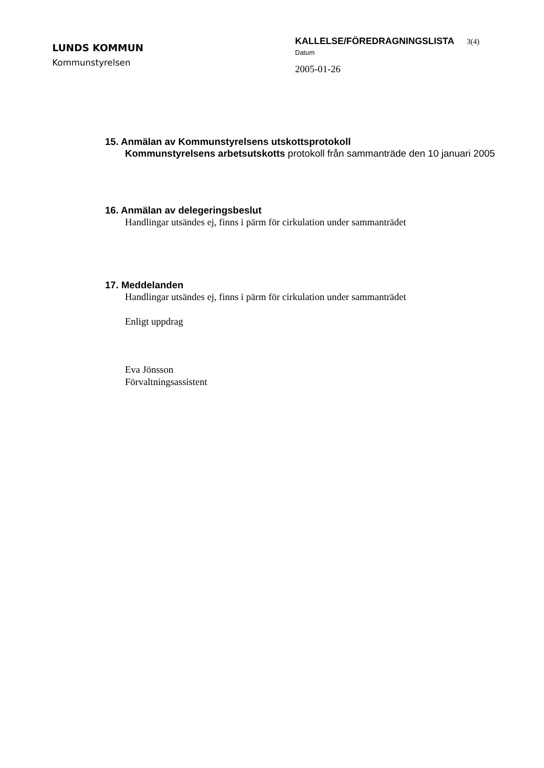LUNDS KOMMUN
Kommunstyrelsen
KALLELSE/FÖREDRAGNINGSLISTA 3(4)
Datum
2005-01-26
15. Anmälan av Kommunstyrelsens utskottsprotokoll
Kommunstyrelsens arbetsutskotts protokoll från sammanträde den 10 januari 2005
16. Anmälan av delegeringsbeslut
Handlingar utsändes ej, finns i pärm för cirkulation under sammanträdet
17. Meddelanden
Handlingar utsändes ej, finns i pärm för cirkulation under sammanträdet
Enligt uppdrag
Eva Jönsson
Förvaltningsassistent